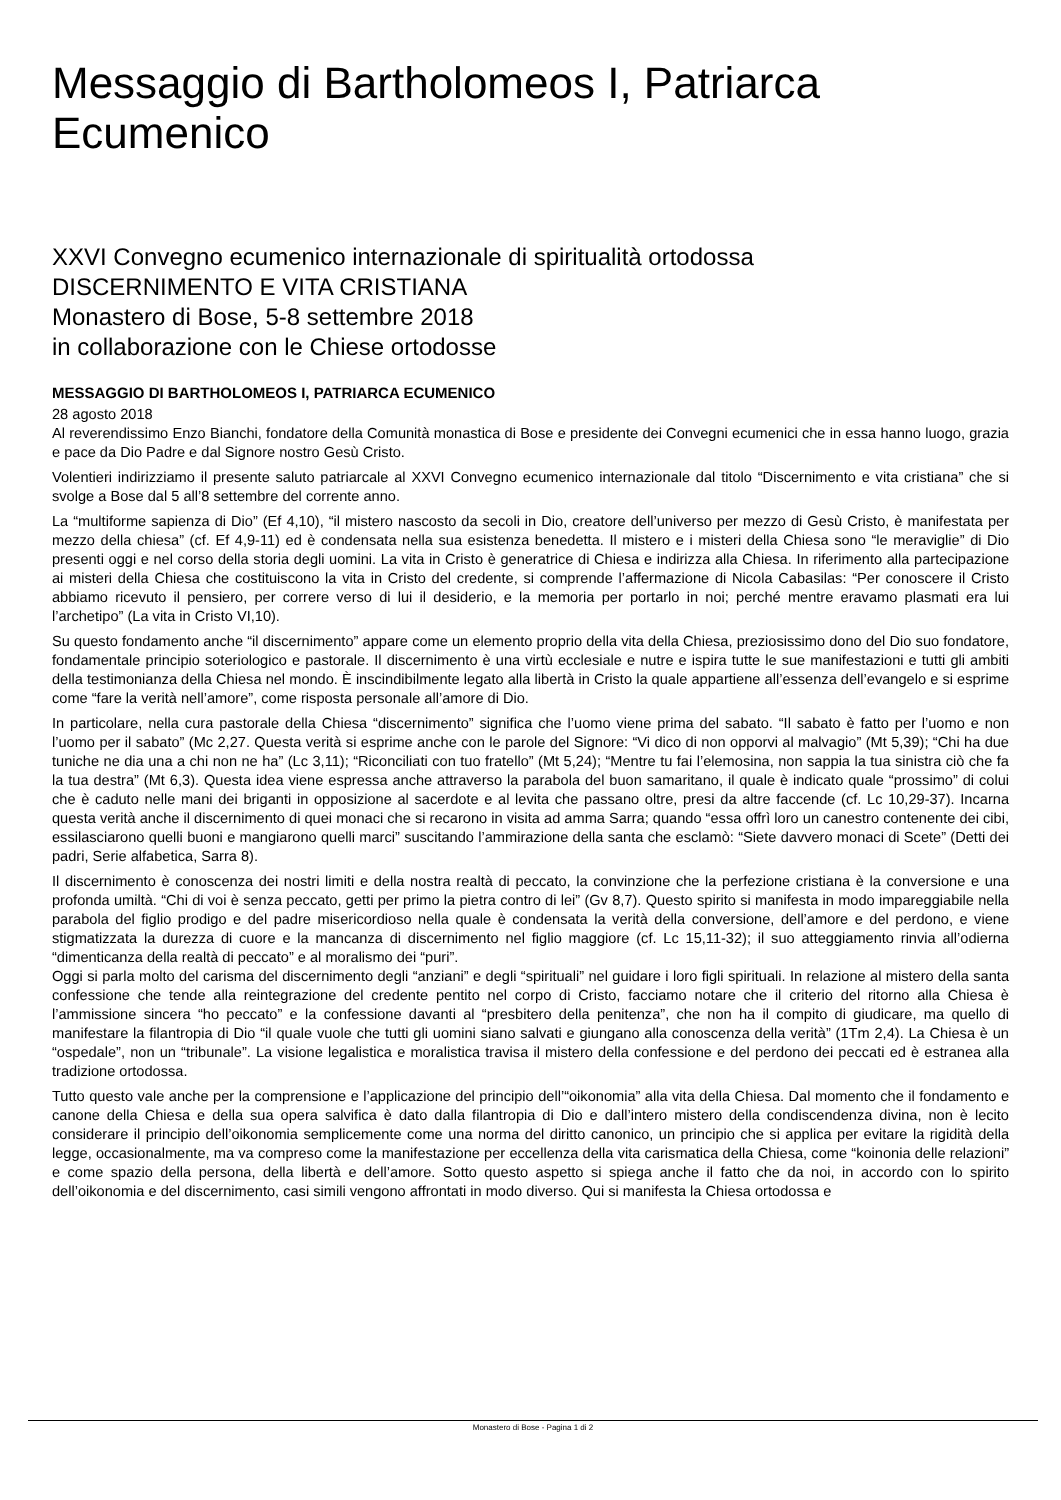Messaggio di Bartholomeos I, Patriarca Ecumenico
XXVI Convegno ecumenico internazionale di spiritualità ortodossa
DISCERNIMENTO E VITA CRISTIANA
Monastero di Bose, 5-8 settembre 2018
in collaborazione con le Chiese ortodosse
MESSAGGIO DI BARTHOLOMEOS I, PATRIARCA ECUMENICO
28 agosto 2018
Al reverendissimo Enzo Bianchi, fondatore della Comunità monastica di Bose e presidente dei Convegni ecumenici che in essa hanno luogo, grazia e pace da Dio Padre e dal Signore nostro Gesù Cristo.
Volentieri indirizziamo il presente saluto patriarcale al XXVI Convegno ecumenico internazionale dal titolo “Discernimento e vita cristiana” che si svolge a Bose dal 5 all’8 settembre del corrente anno.
La “multiforme sapienza di Dio” (Ef 4,10), “il mistero nascosto da secoli in Dio, creatore dell’universo per mezzo di Gesù Cristo, è manifestata per mezzo della chiesa” (cf. Ef 4,9-11) ed è condensata nella sua esistenza benedetta. Il mistero e i misteri della Chiesa sono “le meraviglie” di Dio presenti oggi e nel corso della storia degli uomini. La vita in Cristo è generatrice di Chiesa e indirizza alla Chiesa. In riferimento alla partecipazione ai misteri della Chiesa che costituiscono la vita in Cristo del credente, si comprende l’affermazione di Nicola Cabasilas: “Per conoscere il Cristo abbiamo ricevuto il pensiero, per correre verso di lui il desiderio, e la memoria per portarlo in noi; perché mentre eravamo plasmati era lui l’archetipo” (La vita in Cristo VI,10).
Su questo fondamento anche “il discernimento” appare come un elemento proprio della vita della Chiesa, preziosissimo dono del Dio suo fondatore, fondamentale principio soteriologico e pastorale. Il discernimento è una virtù ecclesiale e nutre e ispira tutte le sue manifestazioni e tutti gli ambiti della testimonianza della Chiesa nel mondo. È inscindibilmente legato alla libertà in Cristo la quale appartiene all’essenza dell’evangelo e si esprime come “fare la verità nell’amore”, come risposta personale all’amore di Dio.
In particolare, nella cura pastorale della Chiesa “discernimento” significa che l’uomo viene prima del sabato. “Il sabato è fatto per l’uomo e non l’uomo per il sabato” (Mc 2,27. Questa verità si esprime anche con le parole del Signore: “Vi dico di non opporvi al malvagio” (Mt 5,39); “Chi ha due tuniche ne dia una a chi non ne ha” (Lc 3,11); “Riconciliati con tuo fratello” (Mt 5,24); “Mentre tu fai l’elemosina, non sappia la tua sinistra ciò che fa la tua destra” (Mt 6,3). Questa idea viene espressa anche attraverso la parabola del buon samaritano, il quale è indicato quale “prossimo” di colui che è caduto nelle mani dei briganti in opposizione al sacerdote e al levita che passano oltre, presi da altre faccende (cf. Lc 10,29-37). Incarna questa verità anche il discernimento di quei monaci che si recarono in visita ad amma Sarra; quando “essa offrì loro un canestro contenente dei cibi, essilasciarono quelli buoni e mangiarono quelli marci” suscitando l’ammirazione della santa che esclamò: “Siete davvero monaci di Scete” (Detti dei padri, Serie alfabetica, Sarra 8).
Il discernimento è conoscenza dei nostri limiti e della nostra realtà di peccato, la convinzione che la perfezione cristiana è la conversione e una profonda umiltà. “Chi di voi è senza peccato, getti per primo la pietra contro di lei” (Gv 8,7). Questo spirito si manifesta in modo impareggiabile nella parabola del figlio prodigo e del padre misericordioso nella quale è condensata la verità della conversione, dell’amore e del perdono, e viene stigmatizzata la durezza di cuore e la mancanza di discernimento nel figlio maggiore (cf. Lc 15,11-32); il suo atteggiamento rinvia all’odierna “dimenticanza della realtà di peccato” e al moralismo dei “puri”.
Oggi si parla molto del carisma del discernimento degli “anziani” e degli “spirituali” nel guidare i loro figli spirituali. In relazione al mistero della santa confessione che tende alla reintegrazione del credente pentito nel corpo di Cristo, facciamo notare che il criterio del ritorno alla Chiesa è l’ammissione sincera “ho peccato” e la confessione davanti al “presbitero della penitenza”, che non ha il compito di giudicare, ma quello di manifestare la filantropia di Dio “il quale vuole che tutti gli uomini siano salvati e giungano alla conoscenza della verità” (1Tm 2,4). La Chiesa è un “ospedale”, non un “tribunale”. La visione legalistica e moralistica travisa il mistero della confessione e del perdono dei peccati ed è estranea alla tradizione ortodossa.
Tutto questo vale anche per la comprensione e l’applicazione del principio dell’“oikonomia” alla vita della Chiesa. Dal momento che il fondamento e canone della Chiesa e della sua opera salvifica è dato dalla filantropia di Dio e dall’intero mistero della condiscendenza divina, non è lecito considerare il principio dell’oikonomia semplicemente come una norma del diritto canonico, un principio che si applica per evitare la rigidità della legge, occasionalmente, ma va compreso come la manifestazione per eccellenza della vita carismatica della Chiesa, come “koinonia delle relazioni” e come spazio della persona, della libertà e dell’amore. Sotto questo aspetto si spiega anche il fatto che da noi, in accordo con lo spirito dell’oikonomia e del discernimento, casi simili vengono affrontati in modo diverso. Qui si manifesta la Chiesa ortodossa e
Monastero di Bose - Pagina 1 di 2